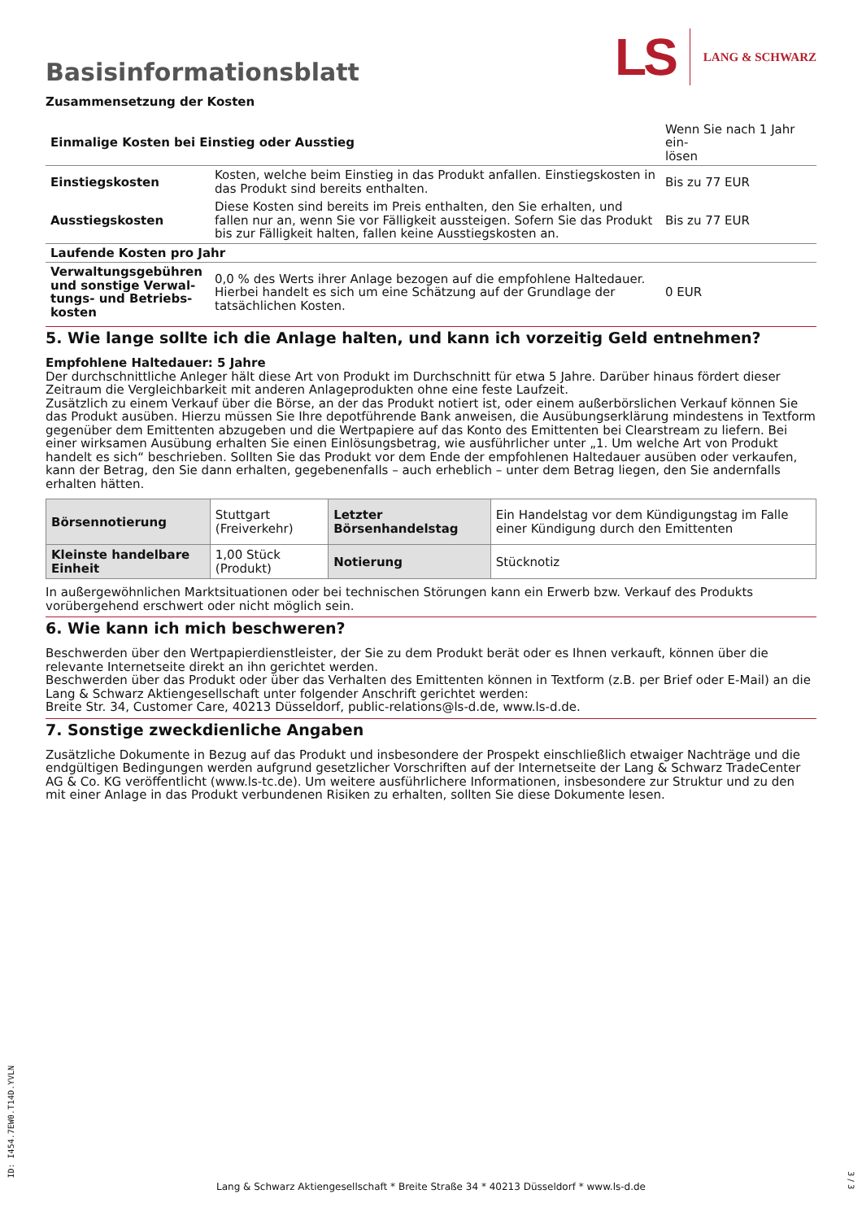Basisinformationsblatt
LS LANG & SCHWARZ
Zusammensetzung der Kosten
| Einmalige Kosten bei Einstieg oder Ausstieg | | Wenn Sie nach 1 Jahr ein- lösen |
| Einstiegskosten | Kosten, welche beim Einstieg in das Produkt anfallen. Einstiegskosten in das Produkt sind bereits enthalten. | Bis zu 77 EUR |
| Ausstiegskosten | Diese Kosten sind bereits im Preis enthalten, den Sie erhalten, und fallen nur an, wenn Sie vor Fälligkeit aussteigen. Sofern Sie das Produkt bis zur Fälligkeit halten, fallen keine Ausstiegskosten an. | Bis zu 77 EUR |
| Laufende Kosten pro Jahr | | |
| Verwaltungsgebühren und sonstige Verwal-tungs- und Betriebs-kosten | 0,0 % des Werts ihrer Anlage bezogen auf die empfohlene Haltedauer. Hierbei handelt es sich um eine Schätzung auf der Grundlage der tatsächlichen Kosten. | 0 EUR |
5. Wie lange sollte ich die Anlage halten, und kann ich vorzeitig Geld entnehmen?
Empfohlene Haltedauer: 5 Jahre
Der durchschnittliche Anleger hält diese Art von Produkt im Durchschnitt für etwa 5 Jahre. Darüber hinaus fördert dieser Zeitraum die Vergleichbarkeit mit anderen Anlageprodukten ohne eine feste Laufzeit.
Zusätzlich zu einem Verkauf über die Börse, an der das Produkt notiert ist, oder einem außerbörslichen Verkauf können Sie das Produkt ausüben. Hierzu müssen Sie Ihre depotführende Bank anweisen, die Ausübungserklärung mindestens in Textform gegenüber dem Emittenten abzugeben und die Wertpapiere auf das Konto des Emittenten bei Clearstream zu liefern. Bei einer wirksamen Ausübung erhalten Sie einen Einlösungsbetrag, wie ausführlicher unter „1. Um welche Art von Produkt handelt es sich“ beschrieben. Sollten Sie das Produkt vor dem Ende der empfohlenen Haltedauer ausüben oder verkaufen, kann der Betrag, den Sie dann erhalten, gegebenenfalls – auch erheblich – unter dem Betrag liegen, den Sie andernfalls erhalten hätten.
| Börsennotierung | Stuttgart (Freiverkehr) | Letzter Börsenhandelstag | Ein Handelstag vor dem Kündigungstag im Falle einer Kündigung durch den Emittenten |
| Kleinste handelbare Einheit | 1,00 Stück (Produkt) | Notierung | Stücknotiz |
In außergewöhnlichen Marktsituationen oder bei technischen Störungen kann ein Erwerb bzw. Verkauf des Produkts vorübergehend erschwert oder nicht möglich sein.
6. Wie kann ich mich beschweren?
Beschwerden über den Wertpapierdienstleister, der Sie zu dem Produkt berät oder es Ihnen verkauft, können über die relevante Internetseite direkt an ihn gerichtet werden.
Beschwerden über das Produkt oder über das Verhalten des Emittenten können in Textform (z.B. per Brief oder E-Mail) an die Lang & Schwarz Aktiengesellschaft unter folgender Anschrift gerichtet werden:
Breite Str. 34, Customer Care, 40213 Düsseldorf, public-relations@ls-d.de, www.ls-d.de.
7. Sonstige zweckdienliche Angaben
Zusätzliche Dokumente in Bezug auf das Produkt und insbesondere der Prospekt einschließlich etwaiger Nachträge und die endgültigen Bedingungen werden aufgrund gesetzlicher Vorschriften auf der Internetseite der Lang & Schwarz TradeCenter AG & Co. KG veröffentlicht (www.ls-tc.de). Um weitere ausführlichere Informationen, insbesondere zur Struktur und zu den mit einer Anlage in das Produkt verbundenen Risiken zu erhalten, sollten Sie diese Dokumente lesen.
ID: I454.7EW0.T14D.YVLN
Lang & Schwarz Aktiengesellschaft * Breite Straße 34 * 40213 Düsseldorf * www.ls-d.de
3 / 3